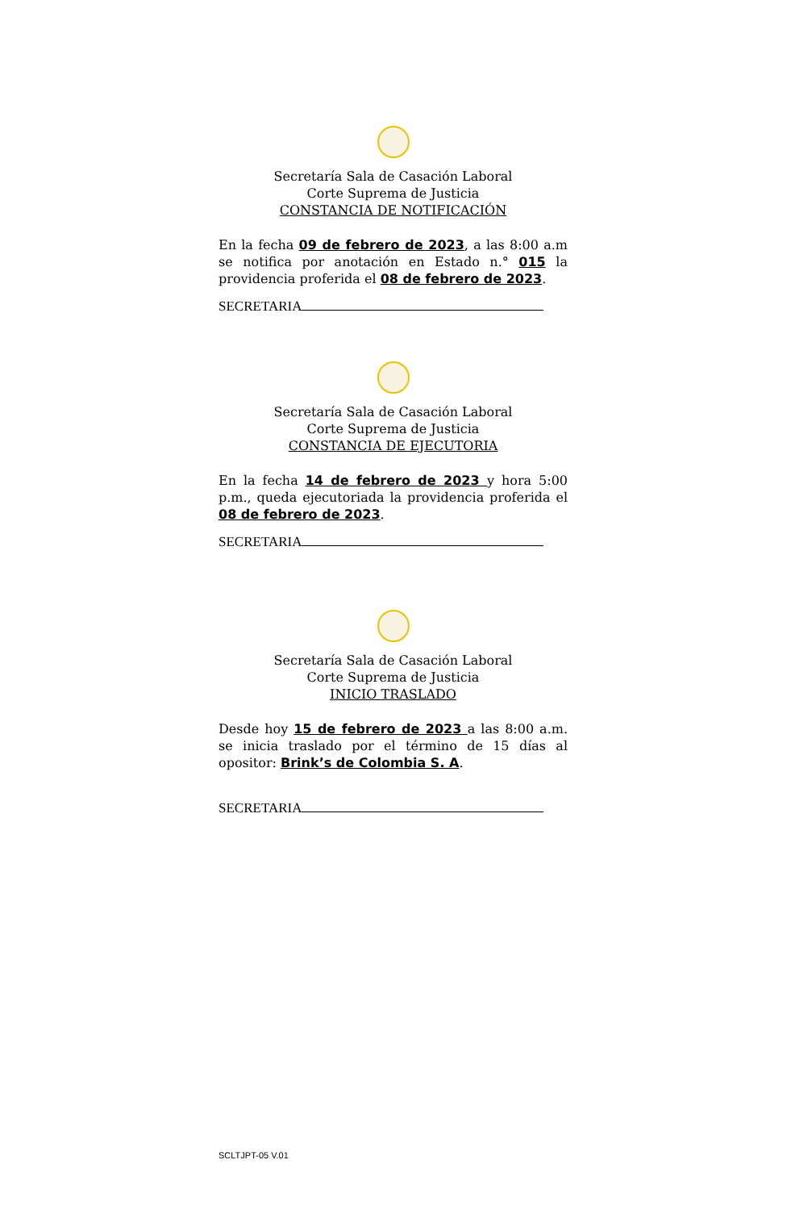Secretaría Sala de Casación Laboral
Corte Suprema de Justicia
CONSTANCIA DE NOTIFICACIÓN
En la fecha 09 de febrero de 2023, a las 8:00 a.m se notifica por anotación en Estado n.° 015 la providencia proferida el 08 de febrero de 2023.
SECRETARIA
Secretaría Sala de Casación Laboral
Corte Suprema de Justicia
CONSTANCIA DE EJECUTORIA
En la fecha 14 de febrero de 2023 y hora 5:00 p.m., queda ejecutoriada la providencia proferida el 08 de febrero de 2023.
SECRETARIA
Secretaría Sala de Casación Laboral
Corte Suprema de Justicia
INICIO TRASLADO
Desde hoy 15 de febrero de 2023 a las 8:00 a.m. se inicia traslado por el término de 15 días al opositor: Brink’s de Colombia S. A.
SECRETARIA
SCLTJPT-05 V.01